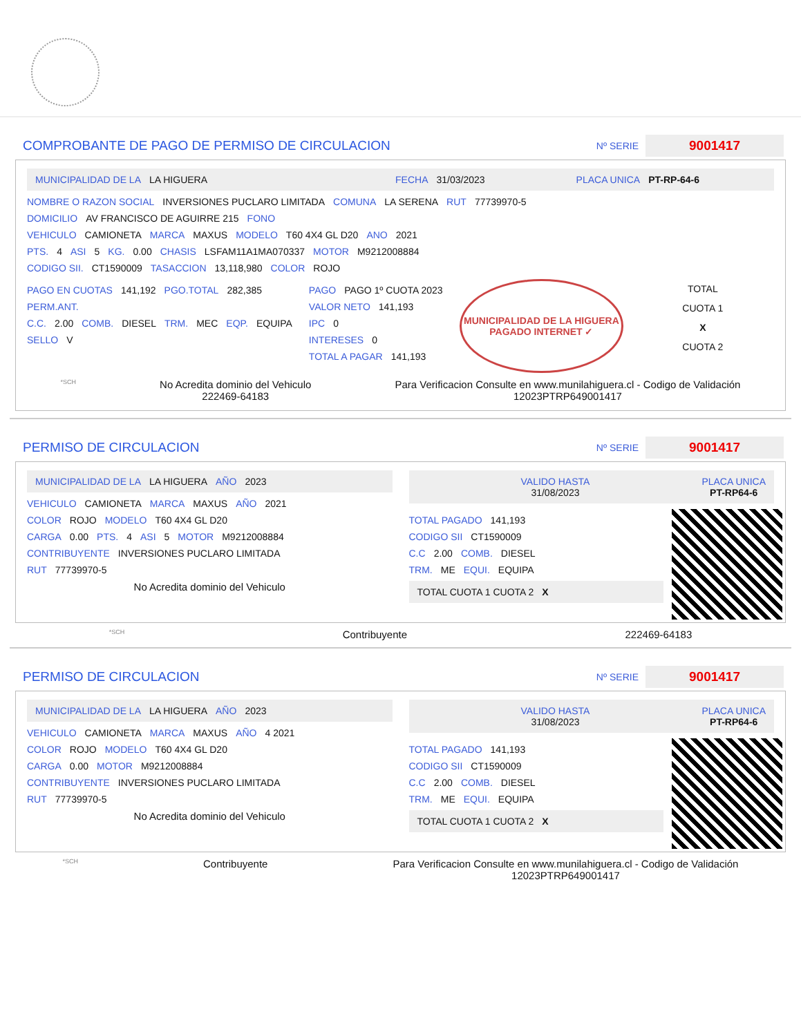COMPROBANTE DE PAGO DE PERMISO DE CIRCULACION
Nº SERIE 9001417
MUNICIPALIDAD DE LA LA HIGUERA FECHA 31/03/2023 PLACA UNICA PT-RP-64-6
NOMBRE O RAZON SOCIAL INVERSIONES PUCLARO LIMITADA COMUNA LA SERENA RUT 77739970-5
DOMICILIO AV FRANCISCO DE AGUIRRE 215 FONO
VEHICULO CAMIONETA MARCA MAXUS MODELO T60 4X4 GL D20 ANO 2021
PTS. 4 ASI 5 KG. 0.00 CHASIS LSFAM11A1MA070337 MOTOR M9212008884
CODIGO SII. CT1590009 TASACCION 13,118,980 COLOR ROJO
PAGO EN CUOTAS 141,192 PGO.TOTAL 282,385
PERM.ANT.
C.C. 2.00 COMB. DIESEL TRM. MEC EQP. EQUIPA
SELLO V
PAGO PAGO 1º CUOTA 2023
VALOR NETO 141,193
IPC 0
INTERESES 0
TOTAL A PAGAR 141,193
MUNICIPALIDAD DE LA HIGUERA
PAGADO INTERNET ✓
TOTAL
CUOTA 1
X
CUOTA 2
*SCH
No Acredita dominio del Vehiculo
222469-64183
Para Verificacion Consulte en www.munilahiguera.cl - Codigo de Validación
12023PTRP649001417
PERMISO DE CIRCULACION
Nº SERIE 9001417
MUNICIPALIDAD DE LA LA HIGUERA AÑO 2023
VEHICULO CAMIONETA MARCA MAXUS AÑO 2021
COLOR ROJO MODELO T60 4X4 GL D20
CARGA 0.00 PTS. 4 ASI 5 MOTOR M9212008884
CONTRIBUYENTE INVERSIONES PUCLARO LIMITADA
RUT 77739970-5
No Acredita dominio del Vehiculo
VALIDO HASTA
31/08/2023
PLACA UNICA
PT-RP64-6
TOTAL PAGADO 141,193
CODIGO SII CT1590009
C.C 2.00 COMB. DIESEL
TRM. ME EQUI. EQUIPA
TOTAL CUOTA 1 CUOTA 2
X
*SCH Contribuyente 222469-64183
PERMISO DE CIRCULACION
Nº SERIE 9001417
MUNICIPALIDAD DE LA LA HIGUERA AÑO 2023
VEHICULO CAMIONETA MARCA MAXUS AÑO 4 2021
COLOR ROJO MODELO T60 4X4 GL D20
CARGA 0.00 MOTOR M9212008884
CONTRIBUYENTE INVERSIONES PUCLARO LIMITADA
RUT 77739970-5
No Acredita dominio del Vehiculo
VALIDO HASTA
31/08/2023
PLACA UNICA
PT-RP64-6
TOTAL PAGADO 141,193
CODIGO SII CT1590009
C.C 2.00 COMB. DIESEL
TRM. ME EQUI. EQUIPA
TOTAL CUOTA 1 CUOTA 2
X
*SCH Contribuyente Para Verificacion Consulte en www.munilahiguera.cl - Codigo de Validación
12023PTRP649001417